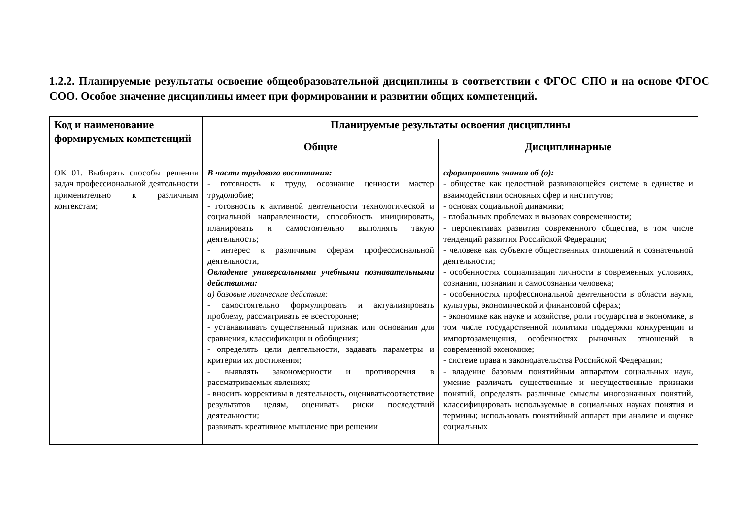1.2.2. Планируемые результаты освоение общеобразовательной дисциплины в соответствии с ФГОС СПО и на основе ФГОС СОО. Особое значение дисциплины имеет при формировании и развитии общих компетенций.
| Код и наименование формируемых компетенций | Планируемые результаты освоения дисциплины | |
| --- | --- | --- |
| | Общие | Дисциплинарные |
| ОК 01. Выбирать способы решения задач профессиональной деятельности применительно к различным контекстам; | В части трудового воспитания: - готовность к труду, осознание ценности мастер трудолюбие; - готовность к активной деятельности технологической и социальной направленности, способность инициировать, планировать и самостоятельно выполнять такую деятельность; - интерес к различным сферам профессиональной деятельности, Овладение универсальными учебными познавательными действиями: а) базовые логические действия: - самостоятельно формулировать и актуализировать проблему, рассматривать ее всесторонне; - устанавливать существенный признак или основания для сравнения, классификации и обобщения; - определять цели деятельности, задавать параметры и критерии их достижения; - выявлять закономерности и противоречия в рассматриваемых явлениях; - вносить коррективы в деятельность, оцениватьсоответствие результатов целям, оценивать риски последствий деятельности; развивать креативное мышление при решении | сформировать знания об (о): - обществе как целостной развивающейся системе в единстве и взаимодействии основных сфер и институтов; - основах социальной динамики; - глобальных проблемах и вызовах современности; - перспективах развития современного общества, в том числе тенденций развития Российской Федерации; - человеке как субъекте общественных отношений и сознательной деятельности; - особенностях социализации личности в современных условиях, сознании, познании и самосознании человека; - особенностях профессиональной деятельности в области науки, культуры, экономической и финансовой сферах; - экономике как науке и хозяйстве, роли государства в экономике, в том числе государственной политики поддержки конкуренции и импортозамещения, особенностях рыночных отношений в современной экономике; - системе права и законодательства Российской Федерации; - владение базовым понятийным аппаратом социальных наук, умение различать существенные и несущественные признаки понятий, определять различные смыслы многозначных понятий, классифицировать используемые в социальных науках понятия и термины; использовать понятийный аппарат при анализе и оценке социальных |